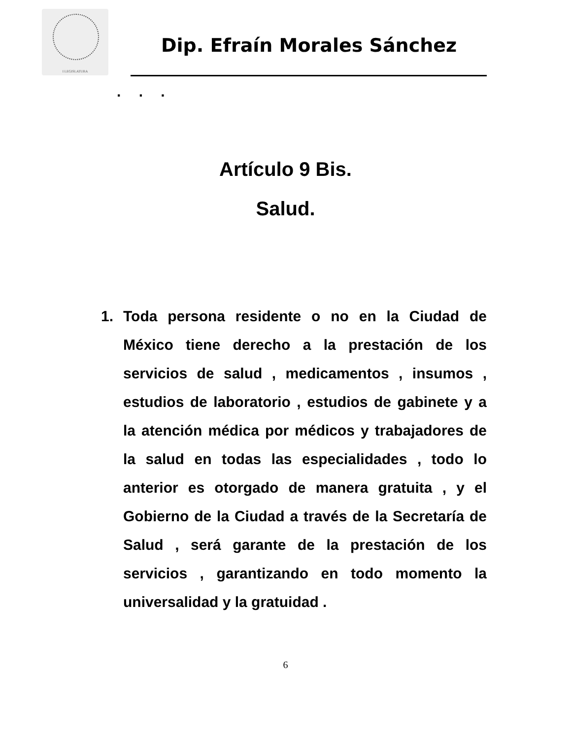I LEGISLATURA
Dip. Efraín Morales Sánchez
. . .
Artículo 9 Bis.
Salud.
1. Toda persona residente o no en la Ciudad de México tiene derecho a la prestación de los servicios de salud , medicamentos , insumos , estudios de laboratorio , estudios de gabinete y a la atención médica por médicos y trabajadores de la salud en todas las especialidades , todo lo anterior es otorgado de manera gratuita , y el Gobierno de la Ciudad a través de la Secretaría de Salud , será garante de la prestación de los servicios , garantizando en todo momento la universalidad y la gratuidad .
6